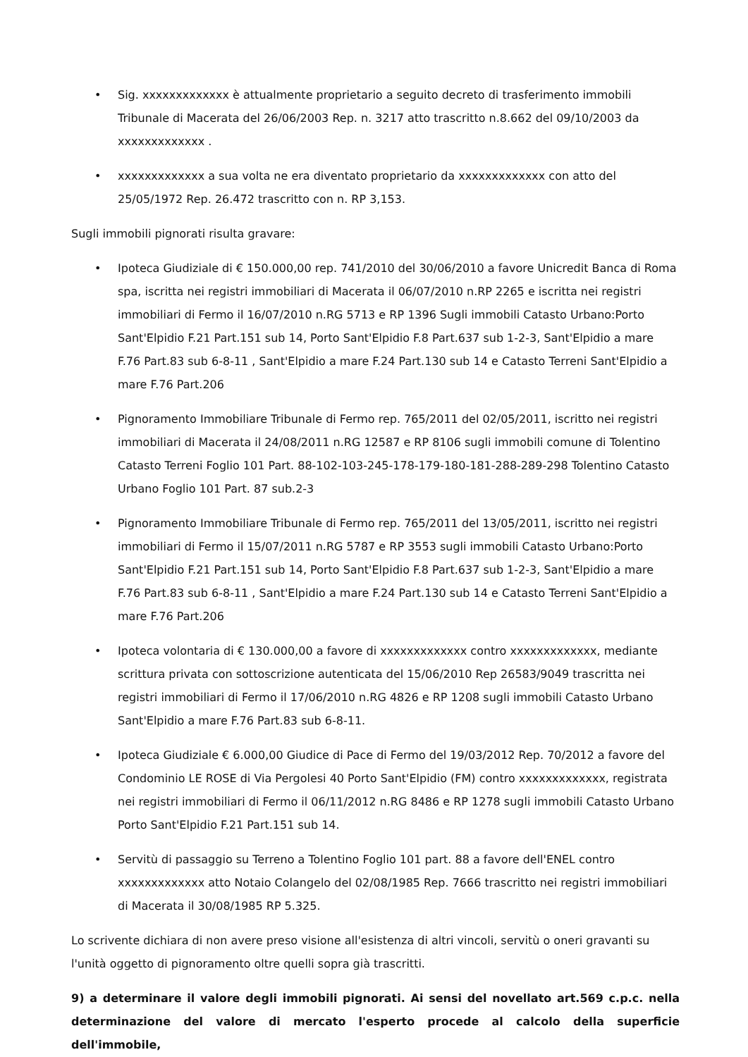• Sig. xxxxxxxxxxxxx è attualmente proprietario a seguito decreto di trasferimento immobili Tribunale di Macerata del 26/06/2003 Rep. n. 3217 atto trascritto n.8.662 del 09/10/2003 da xxxxxxxxxxxxx .
• xxxxxxxxxxxxx a sua volta ne era diventato proprietario da xxxxxxxxxxxxx con atto del 25/05/1972 Rep. 26.472 trascritto con n. RP 3,153.
Sugli immobili pignorati risulta gravare:
• Ipoteca Giudiziale di € 150.000,00 rep. 741/2010 del 30/06/2010 a favore Unicredit Banca di Roma spa, iscritta nei registri immobiliari di Macerata il 06/07/2010 n.RP 2265 e iscritta nei registri immobiliari di Fermo il 16/07/2010 n.RG 5713 e RP 1396 Sugli immobili Catasto Urbano:Porto Sant'Elpidio F.21 Part.151 sub 14, Porto Sant'Elpidio F.8 Part.637 sub 1-2-3, Sant'Elpidio a mare F.76 Part.83 sub 6-8-11 , Sant'Elpidio a mare F.24 Part.130 sub 14 e Catasto Terreni Sant'Elpidio a mare F.76 Part.206
• Pignoramento Immobiliare Tribunale di Fermo rep. 765/2011 del 02/05/2011, iscritto nei registri immobiliari di Macerata il 24/08/2011 n.RG 12587 e RP 8106 sugli immobili comune di Tolentino Catasto Terreni Foglio 101 Part. 88-102-103-245-178-179-180-181-288-289-298 Tolentino Catasto Urbano Foglio 101 Part. 87 sub.2-3
• Pignoramento Immobiliare Tribunale di Fermo rep. 765/2011 del 13/05/2011, iscritto nei registri immobiliari di Fermo il 15/07/2011 n.RG 5787 e RP 3553 sugli immobili Catasto Urbano:Porto Sant'Elpidio F.21 Part.151 sub 14, Porto Sant'Elpidio F.8 Part.637 sub 1-2-3, Sant'Elpidio a mare F.76 Part.83 sub 6-8-11 , Sant'Elpidio a mare F.24 Part.130 sub 14 e Catasto Terreni Sant'Elpidio a mare F.76 Part.206
• Ipoteca volontaria di € 130.000,00 a favore di xxxxxxxxxxxxx contro xxxxxxxxxxxxx, mediante scrittura privata con sottoscrizione autenticata del 15/06/2010 Rep 26583/9049 trascritta nei registri immobiliari di Fermo il 17/06/2010 n.RG 4826 e RP 1208 sugli immobili Catasto Urbano Sant'Elpidio a mare F.76 Part.83 sub 6-8-11.
• Ipoteca Giudiziale € 6.000,00 Giudice di Pace di Fermo del 19/03/2012 Rep. 70/2012 a favore del Condominio LE ROSE di Via Pergolesi 40 Porto Sant'Elpidio (FM) contro xxxxxxxxxxxxx, registrata nei registri immobiliari di Fermo il 06/11/2012 n.RG 8486 e RP 1278 sugli immobili Catasto Urbano Porto Sant'Elpidio F.21 Part.151 sub 14.
• Servitù di passaggio su Terreno a Tolentino Foglio 101 part. 88 a favore dell'ENEL contro xxxxxxxxxxxxx atto Notaio Colangelo del 02/08/1985 Rep. 7666 trascritto nei registri immobiliari di Macerata il 30/08/1985 RP 5.325.
Lo scrivente dichiara di non avere preso visione all'esistenza di altri vincoli, servitù o oneri gravanti su l'unità oggetto di pignoramento oltre quelli sopra già trascritti.
9) a determinare il valore degli immobili pignorati. Ai sensi del novellato art.569 c.p.c. nella determinazione del valore di mercato l'esperto procede al calcolo della superficie dell'immobile,